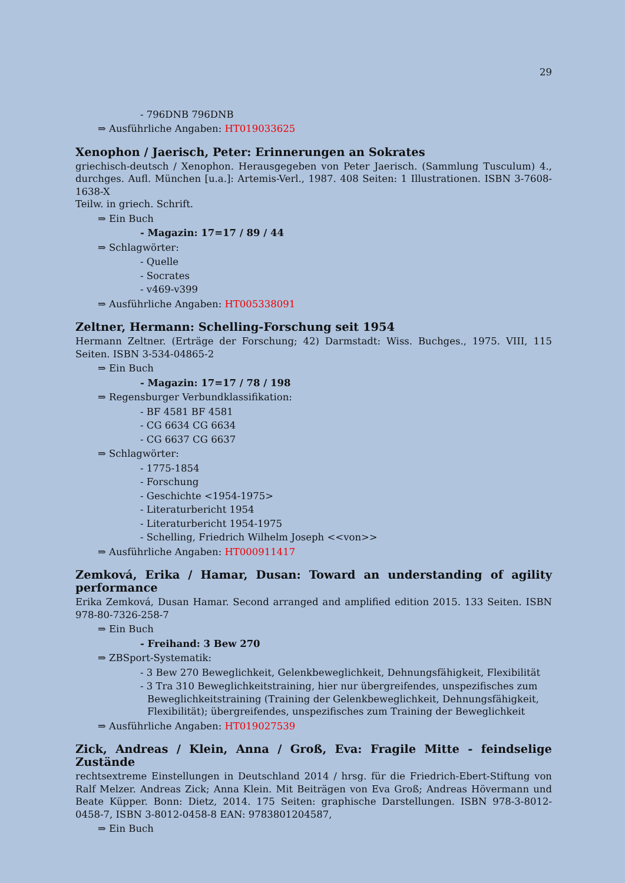29
- 796DNB 796DNB
⇒ Ausführliche Angaben: HT019033625
Xenophon / Jaerisch, Peter: Erinnerungen an Sokrates
griechisch-deutsch / Xenophon. Herausgegeben von Peter Jaerisch. (Sammlung Tusculum) 4., durchges. Aufl. München [u.a.]: Artemis-Verl., 1987. 408 Seiten: 1 Illustrationen. ISBN 3-7608-1638-X
Teilw. in griech. Schrift.
⇒ Ein Buch
- Magazin: 17=17 / 89 / 44
⇒ Schlagwörter:
- Quelle
- Socrates
- v469-v399
⇒ Ausführliche Angaben: HT005338091
Zeltner, Hermann: Schelling-Forschung seit 1954
Hermann Zeltner. (Erträge der Forschung; 42) Darmstadt: Wiss. Buchges., 1975. VIII, 115 Seiten. ISBN 3-534-04865-2
⇒ Ein Buch
- Magazin: 17=17 / 78 / 198
⇒ Regensburger Verbundklassifikation:
- BF 4581 BF 4581
- CG 6634 CG 6634
- CG 6637 CG 6637
⇒ Schlagwörter:
- 1775-1854
- Forschung
- Geschichte <1954-1975>
- Literaturbericht 1954
- Literaturbericht 1954-1975
- Schelling, Friedrich Wilhelm Joseph <<von>>
⇒ Ausführliche Angaben: HT000911417
Zemková, Erika / Hamar, Dusan: Toward an understanding of agility performance
Erika Zemková, Dusan Hamar. Second arranged and amplified edition 2015. 133 Seiten. ISBN 978-80-7326-258-7
⇒ Ein Buch
- Freihand: 3 Bew 270
⇒ ZBSport-Systematik:
- 3 Bew 270 Beweglichkeit, Gelenkbeweglichkeit, Dehnungsfähigkeit, Flexibilität
- 3 Tra 310 Beweglichkeitstraining, hier nur übergreifendes, unspezifisches zum Beweglichkeitstraining (Training der Gelenkbeweglichkeit, Dehnungsfähigkeit, Flexibilität); übergreifendes, unspezifisches zum Training der Beweglichkeit
⇒ Ausführliche Angaben: HT019027539
Zick, Andreas / Klein, Anna / Groß, Eva: Fragile Mitte - feindselige Zustände
rechtsextreme Einstellungen in Deutschland 2014 / hrsg. für die Friedrich-Ebert-Stiftung von Ralf Melzer. Andreas Zick; Anna Klein. Mit Beiträgen von Eva Groß; Andreas Hövermann und Beate Küpper. Bonn: Dietz, 2014. 175 Seiten: graphische Darstellungen. ISBN 978-3-8012-0458-7, ISBN 3-8012-0458-8 EAN: 9783801204587,
⇒ Ein Buch